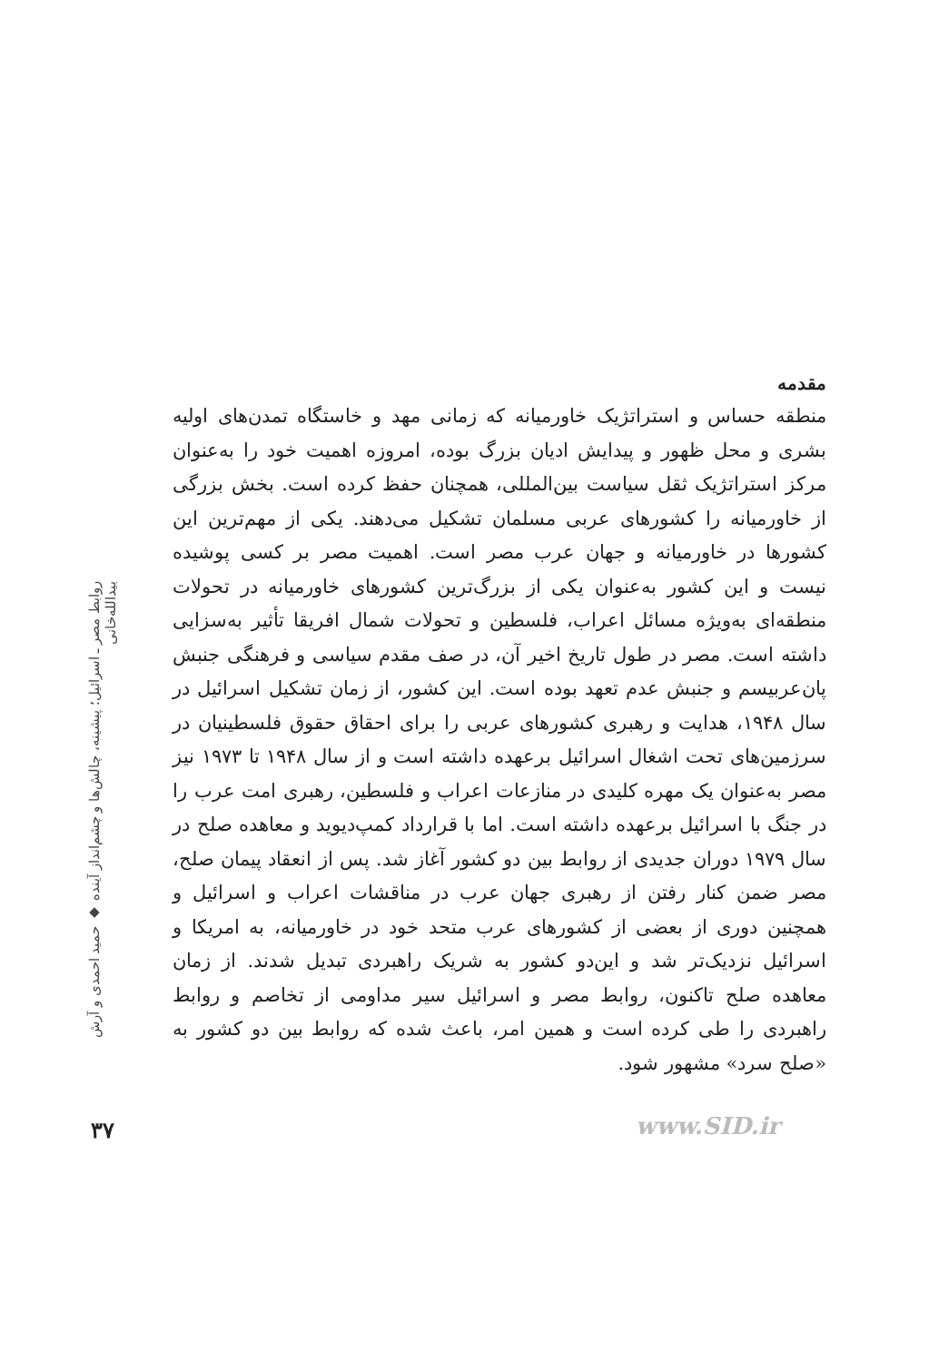مقدمه
منطقه حساس و استراتژیک خاورمیانه که زمانی مهد و خاستگاه تمدن‌های اولیه بشری و محل ظهور و پیدایش ادیان بزرگ بوده، امروزه اهمیت خود را به‌عنوان مرکز استراتژیک ثقل سیاست بین‌المللی، همچنان حفظ کرده است. بخش بزرگی از خاورمیانه را کشورهای عربی مسلمان تشکیل می‌دهند. یکی از مهم‌ترین این کشورها در خاورمیانه و جهان عرب مصر است. اهمیت مصر بر کسی پوشیده نیست و این کشور به‌عنوان یکی از بزرگ‌ترین کشورهای خاورمیانه در تحولات منطقه‌ای به‌ویژه مسائل اعراب، فلسطین و تحولات شمال افریقا تأثیر به‌سزایی داشته است. مصر در طول تاریخ اخیر آن، در صف مقدم سیاسی و فرهنگی جنبش پان‌عربیسم و جنبش عدم تعهد بوده است. این کشور، از زمان تشکیل اسرائیل در سال ۱۹۴۸، هدایت و رهبری کشورهای عربی را برای احقاق حقوق فلسطینیان در سرزمین‌های تحت اشغال اسرائیل برعهده داشته است و از سال ۱۹۴۸ تا ۱۹۷۳ نیز مصر به‌عنوان یک مهره کلیدی در منازعات اعراب و فلسطین، رهبری امت عرب را در جنگ با اسرائیل برعهده داشته است. اما با قرارداد کمپ‌دیوید و معاهده صلح در سال ۱۹۷۹ دوران جدیدی از روابط بین دو کشور آغاز شد. پس از انعقاد پیمان صلح، مصر ضمن کنار رفتن از رهبری جهان عرب در مناقشات اعراب و اسرائیل و همچنین دوری از بعضی از کشورهای عرب متحد خود در خاورمیانه، به امریکا و اسرائیل نزدیک‌تر شد و این‌دو کشور به شریک راهبردی تبدیل شدند. از زمان معاهده صلح تاکنون، روابط مصر و اسرائیل سیر مداومی از تخاصم و روابط راهبردی را طی کرده است و همین امر، باعث شده که روابط بین دو کشور به «صلح سرد» مشهور شود.
روابط مصر ـ اسرائیل؛ پیشینه، چالش‌ها و چشم‌انداز آینده ◆ حمید احمدی و آرش بیدالله‌خانی
۳۷ www.SID.ir